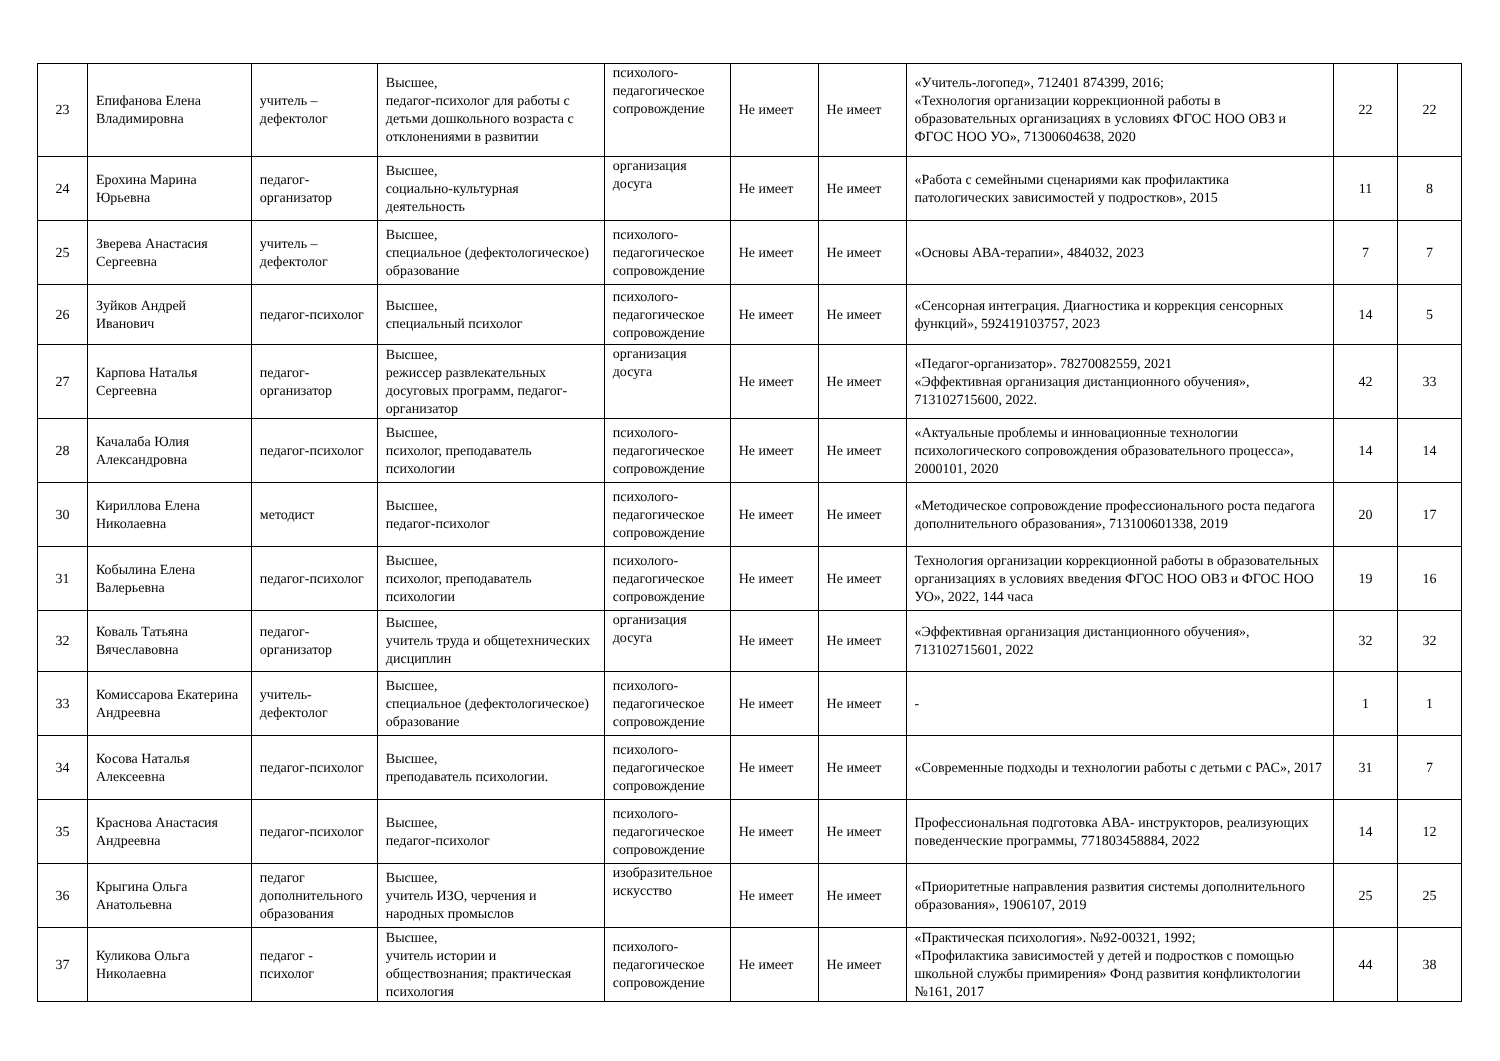| 23 | Епифанова Елена Владимировна | учитель – дефектолог | Высшее, педагог-психолог для работы с детьми дошкольного возраста с отклонениями в развитии | психолого-педагогическое сопровождение | Не имеет | Не имеет | «Учитель-логопед», 712401 874399, 2016; «Технология организации коррекционной работы в образовательных организациях в условиях ФГОС НОО ОВЗ и ФГОС НОО УО», 71300604638, 2020 | 22 | 22 |
| 24 | Ерохина Марина Юрьевна | педагог-организатор | Высшее, социально-культурная деятельность | организация досуга | Не имеет | Не имеет | «Работа с семейными сценариями как профилактика патологических зависимостей у подростков», 2015 | 11 | 8 |
| 25 | Зверева Анастасия Сергеевна | учитель – дефектолог | Высшее, специальное (дефектологическое) образование | психолого-педагогическое сопровождение | Не имеет | Не имеет | «Основы АВА-терапии», 484032, 2023 | 7 | 7 |
| 26 | Зуйков Андрей Иванович | педагог-психолог | Высшее, специальный психолог | психолого-педагогическое сопровождение | Не имеет | Не имеет | «Сенсорная интеграция. Диагностика и коррекция сенсорных функций», 592419103757, 2023 | 14 | 5 |
| 27 | Карпова Наталья Сергеевна | педагог-организатор | Высшее, режиссер развлекательных досуговых программ, педагог-организатор | организация досуга | Не имеет | Не имеет | «Педагог-организатор». 78270082559, 2021 «Эффективная организация дистанционного обучения», 713102715600, 2022. | 42 | 33 |
| 28 | Качалаба Юлия Александровна | педагог-психолог | Высшее, психолог, преподаватель психологии | психолого-педагогическое сопровождение | Не имеет | Не имеет | «Актуальные проблемы и инновационные технологии психологического сопровождения образовательного процесса», 2000101, 2020 | 14 | 14 |
| 30 | Кириллова Елена Николаевна | методист | Высшее, педагог-психолог | психолого-педагогическое сопровождение | Не имеет | Не имеет | «Методическое сопровождение профессионального роста педагога дополнительного образования», 713100601338, 2019 | 20 | 17 |
| 31 | Кобылина Елена Валерьевна | педагог-психолог | Высшее, психолог, преподаватель психологии | психолого-педагогическое сопровождение | Не имеет | Не имеет | Технология организации коррекционной работы в образовательных организациях в условиях введения ФГОС НОО ОВЗ и ФГОС НОО УО», 2022, 144 часа | 19 | 16 |
| 32 | Коваль Татьяна Вячеславовна | педагог-организатор | Высшее, учитель труда и общетехнических дисциплин | организация досуга | Не имеет | Не имеет | «Эффективная организация дистанционного обучения», 713102715601, 2022 | 32 | 32 |
| 33 | Комиссарова Екатерина Андреевна | учитель-дефектолог | Высшее, специальное (дефектологическое) образование | психолого-педагогическое сопровождение | Не имеет | Не имеет | - | 1 | 1 |
| 34 | Косова Наталья Алексеевна | педагог-психолог | Высшее, преподаватель психологии. | психолого-педагогическое сопровождение | Не имеет | Не имеет | «Современные подходы и технологии работы с детьми с РАС», 2017 | 31 | 7 |
| 35 | Краснова Анастасия Андреевна | педагог-психолог | Высшее, педагог-психолог | психолого-педагогическое сопровождение | Не имеет | Не имеет | Профессиональная подготовка АВА- инструкторов, реализующих поведенческие программы, 771803458884, 2022 | 14 | 12 |
| 36 | Крыгина Ольга Анатольевна | педагог дополнительного образования | Высшее, учитель ИЗО, черчения и народных промыслов | изобразительное искусство | Не имеет | Не имеет | «Приоритетные направления развития системы дополнительного образования», 1906107, 2019 | 25 | 25 |
| 37 | Куликова Ольга Николаевна | педагог - психолог | Высшее, учитель истории и обществознания; практическая психология | психолого-педагогическое сопровождение | Не имеет | Не имеет | «Практическая психология». №92-00321, 1992; «Профилактика зависимостей у детей и подростков с помощью школьной службы примирения» Фонд развития конфликтологии №161, 2017 | 44 | 38 |